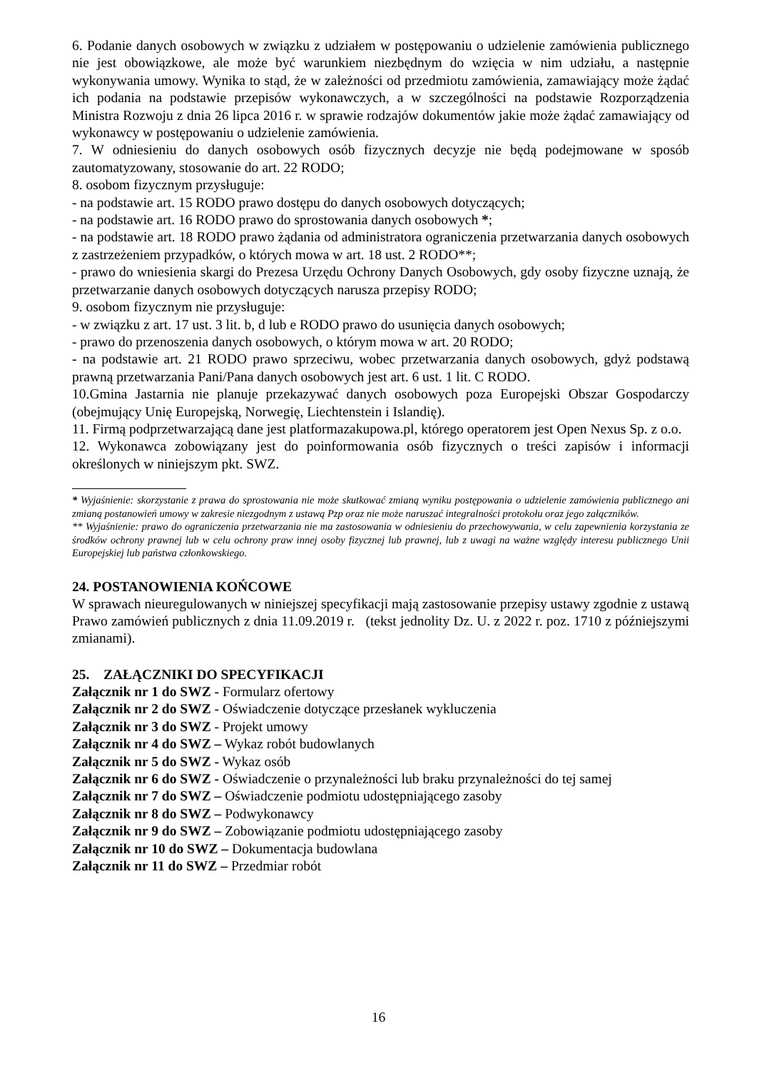6. Podanie danych osobowych w związku z udziałem w postępowaniu o udzielenie zamówienia publicznego nie jest obowiązkowe, ale może być warunkiem niezbędnym do wzięcia w nim udziału, a następnie wykonywania umowy. Wynika to stąd, że w zależności od przedmiotu zamówienia, zamawiający może żądać ich podania na podstawie przepisów wykonawczych, a w szczególności na podstawie Rozporządzenia Ministra Rozwoju z dnia 26 lipca 2016 r. w sprawie rodzajów dokumentów jakie może żądać zamawiający od wykonawcy w postępowaniu o udzielenie zamówienia.
7. W odniesieniu do danych osobowych osób fizycznych decyzje nie będą podejmowane w sposób zautomatyzowany, stosowanie do art. 22 RODO;
8. osobom fizycznym przysługuje:
- na podstawie art. 15 RODO prawo dostępu do danych osobowych dotyczących;
- na podstawie art. 16 RODO prawo do sprostowania danych osobowych *;
- na podstawie art. 18 RODO prawo żądania od administratora ograniczenia przetwarzania danych osobowych z zastrzeżeniem przypadków, o których mowa w art. 18 ust. 2 RODO**;
- prawo do wniesienia skargi do Prezesa Urzędu Ochrony Danych Osobowych, gdy osoby fizyczne uznają, że przetwarzanie danych osobowych dotyczących narusza przepisy RODO;
9. osobom fizycznym nie przysługuje:
- w związku z art. 17 ust. 3 lit. b, d lub e RODO prawo do usunięcia danych osobowych;
- prawo do przenoszenia danych osobowych, o którym mowa w art. 20 RODO;
- na podstawie art. 21 RODO prawo sprzeciwu, wobec przetwarzania danych osobowych, gdyż podstawą prawną przetwarzania Pani/Pana danych osobowych jest art. 6 ust. 1 lit. C RODO.
10.Gmina Jastarnia nie planuje przekazywać danych osobowych poza Europejski Obszar Gospodarczy (obejmujący Unię Europejską, Norwegię, Liechtenstein i Islandię).
11. Firmą podprzetwarzającą dane jest platformazakupowa.pl, którego operatorem jest Open Nexus Sp. z o.o.
12. Wykonawca zobowiązany jest do poinformowania osób fizycznych o treści zapisów i informacji określonych w niniejszym pkt. SWZ.
* Wyjaśnienie: skorzystanie z prawa do sprostowania nie może skutkować zmianą wyniku postępowania o udzielenie zamówienia publicznego ani zmianą postanowień umowy w zakresie niezgodnym z ustawą Pzp oraz nie może naruszać integralności protokołu oraz jego załączników.
** Wyjaśnienie: prawo do ograniczenia przetwarzania nie ma zastosowania w odniesieniu do przechowywania, w celu zapewnienia korzystania ze środków ochrony prawnej lub w celu ochrony praw innej osoby fizycznej lub prawnej, lub z uwagi na ważne względy interesu publicznego Unii Europejskiej lub państwa członkowskiego.
24. POSTANOWIENIA KOŃCOWE
W sprawach nieuregulowanych w niniejszej specyfikacji mają zastosowanie przepisy ustawy zgodnie z ustawą Prawo zamówień publicznych z dnia 11.09.2019 r. (tekst jednolity Dz. U. z 2022 r. poz. 1710 z późniejszymi zmianami).
25. ZAŁĄCZNIKI DO SPECYFIKACJI
Załącznik nr 1 do SWZ - Formularz ofertowy
Załącznik nr 2 do SWZ - Oświadczenie dotyczące przesłanek wykluczenia
Załącznik nr 3 do SWZ - Projekt umowy
Załącznik nr 4 do SWZ – Wykaz robót budowlanych
Załącznik nr 5 do SWZ - Wykaz osób
Załącznik nr 6 do SWZ - Oświadczenie o przynależności lub braku przynależności do tej samej
Załącznik nr 7 do SWZ – Oświadczenie podmiotu udostępniającego zasoby
Załącznik nr 8 do SWZ – Podwykonawcy
Załącznik nr 9 do SWZ – Zobowiązanie podmiotu udostępniającego zasoby
Załącznik nr 10 do SWZ – Dokumentacja budowlana
Załącznik nr 11 do SWZ – Przedmiar robót
16